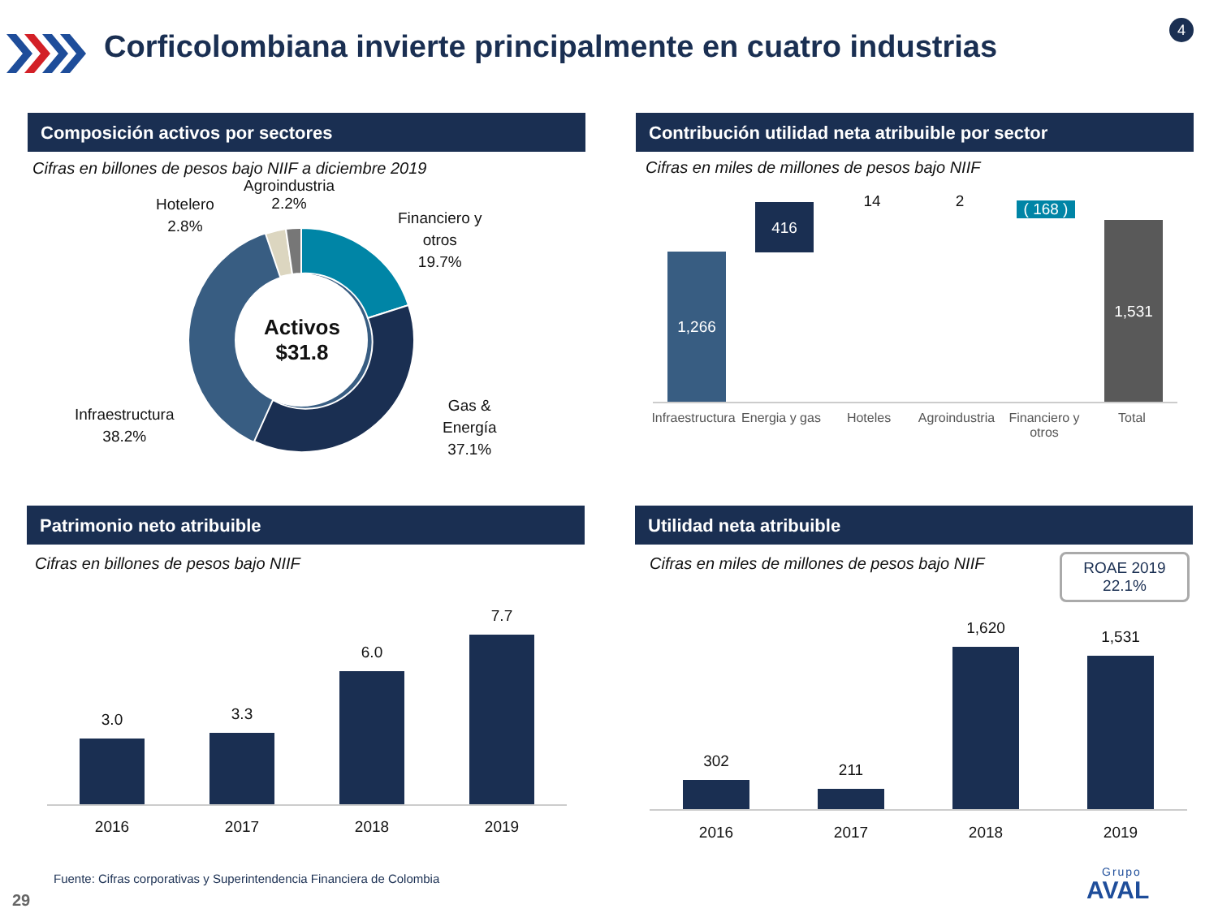Corficolombiana invierte principalmente en cuatro industrias
4
Composición activos por sectores
Cifras en billones de pesos bajo NIIF a diciembre 2019
Activos
$31.8
Agroindustria
2.2%
Hotelero
2.8%
Financiero y
otros
19.7%
Gas &
Energía
37.1%
Infraestructura
38.2%
Contribución utilidad neta atribuible por sector
Cifras en miles de millones de pesos bajo NIIF
1,266
416
14 2
( 168 )
1,531
Infraestructura
Energia y gas
Hoteles Agroindustria
Financiero y otros
Total
Patrimonio neto atribuible
Cifras en billones de pesos bajo NIIF
3.0
2016
3.3
2017
6.0
2018
7.7
2019
Utilidad neta atribuible
Cifras en miles de millones de pesos bajo NIIF
ROAE 2019
22.1%
302
2016
211
2017
1,620
2018
1,531
2019
Fuente: Cifras corporativas y Superintendencia Financiera de Colombia
29
Grupo
AVAL